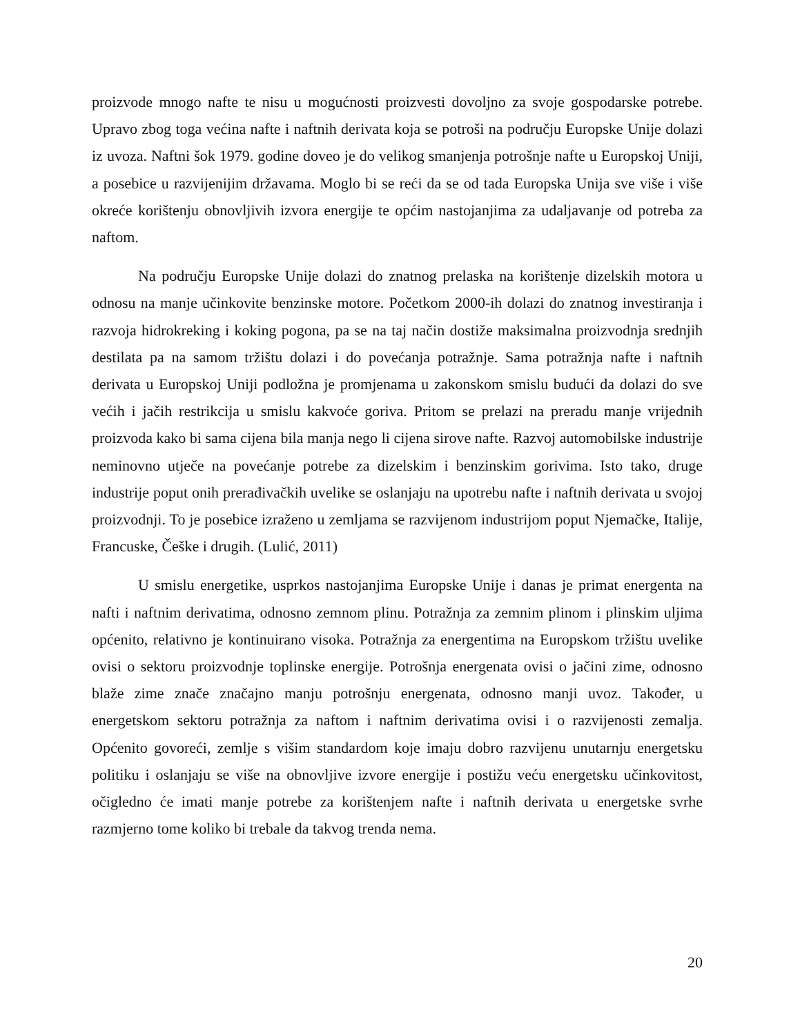proizvode mnogo nafte te nisu u mogućnosti proizvesti dovoljno za svoje gospodarske potrebe. Upravo zbog toga većina nafte i naftnih derivata koja se potroši na području Europske Unije dolazi iz uvoza. Naftni šok 1979. godine doveo je do velikog smanjenja potrošnje nafte u Europskoj Uniji, a posebice u razvijenijim državama. Moglo bi se reći da se od tada Europska Unija sve više i više okreće korištenju obnovljivih izvora energije te općim nastojanjima za udaljavanje od potreba za naftom.
Na području Europske Unije dolazi do znatnog prelaska na korištenje dizelskih motora u odnosu na manje učinkovite benzinske motore. Početkom 2000-ih dolazi do znatnog investiranja i razvoja hidrokreking i koking pogona, pa se na taj način dostiže maksimalna proizvodnja srednjih destilata pa na samom tržištu dolazi i do povećanja potražnje. Sama potražnja nafte i naftnih derivata u Europskoj Uniji podložna je promjenama u zakonskom smislu budući da dolazi do sve većih i jačih restrikcija u smislu kakvoće goriva. Pritom se prelazi na preradu manje vrijednih proizvoda kako bi sama cijena bila manja nego li cijena sirove nafte. Razvoj automobilske industrije neminovno utječe na povećanje potrebe za dizelskim i benzinskim gorivima. Isto tako, druge industrije poput onih prerađivačkih uvelike se oslanjaju na upotrebu nafte i naftnih derivata u svojoj proizvodnji. To je posebice izraženo u zemljama se razvijenom industrijom poput Njemačke, Italije, Francuske, Češke i drugih. (Lulić, 2011)
U smislu energetike, usprkos nastojanjima Europske Unije i danas je primat energenta na nafti i naftnim derivatima, odnosno zemnom plinu. Potražnja za zemnim plinom i plinskim uljima općenito, relativno je kontinuirano visoka. Potražnja za energentima na Europskom tržištu uvelike ovisi o sektoru proizvodnje toplinske energije. Potrošnja energenata ovisi o jačini zime, odnosno blaže zime znače značajno manju potrošnju energenata, odnosno manji uvoz. Također, u energetskom sektoru potražnja za naftom i naftnim derivatima ovisi i o razvijenosti zemalja. Općenito govoreći, zemlje s višim standardom koje imaju dobro razvijenu unutarnju energetsku politiku i oslanjaju se više na obnovljive izvore energije i postižu veću energetsku učinkovitost, očigledno će imati manje potrebe za korištenjem nafte i naftnih derivata u energetske svrhe razmjerno tome koliko bi trebale da takvog trenda nema.
20